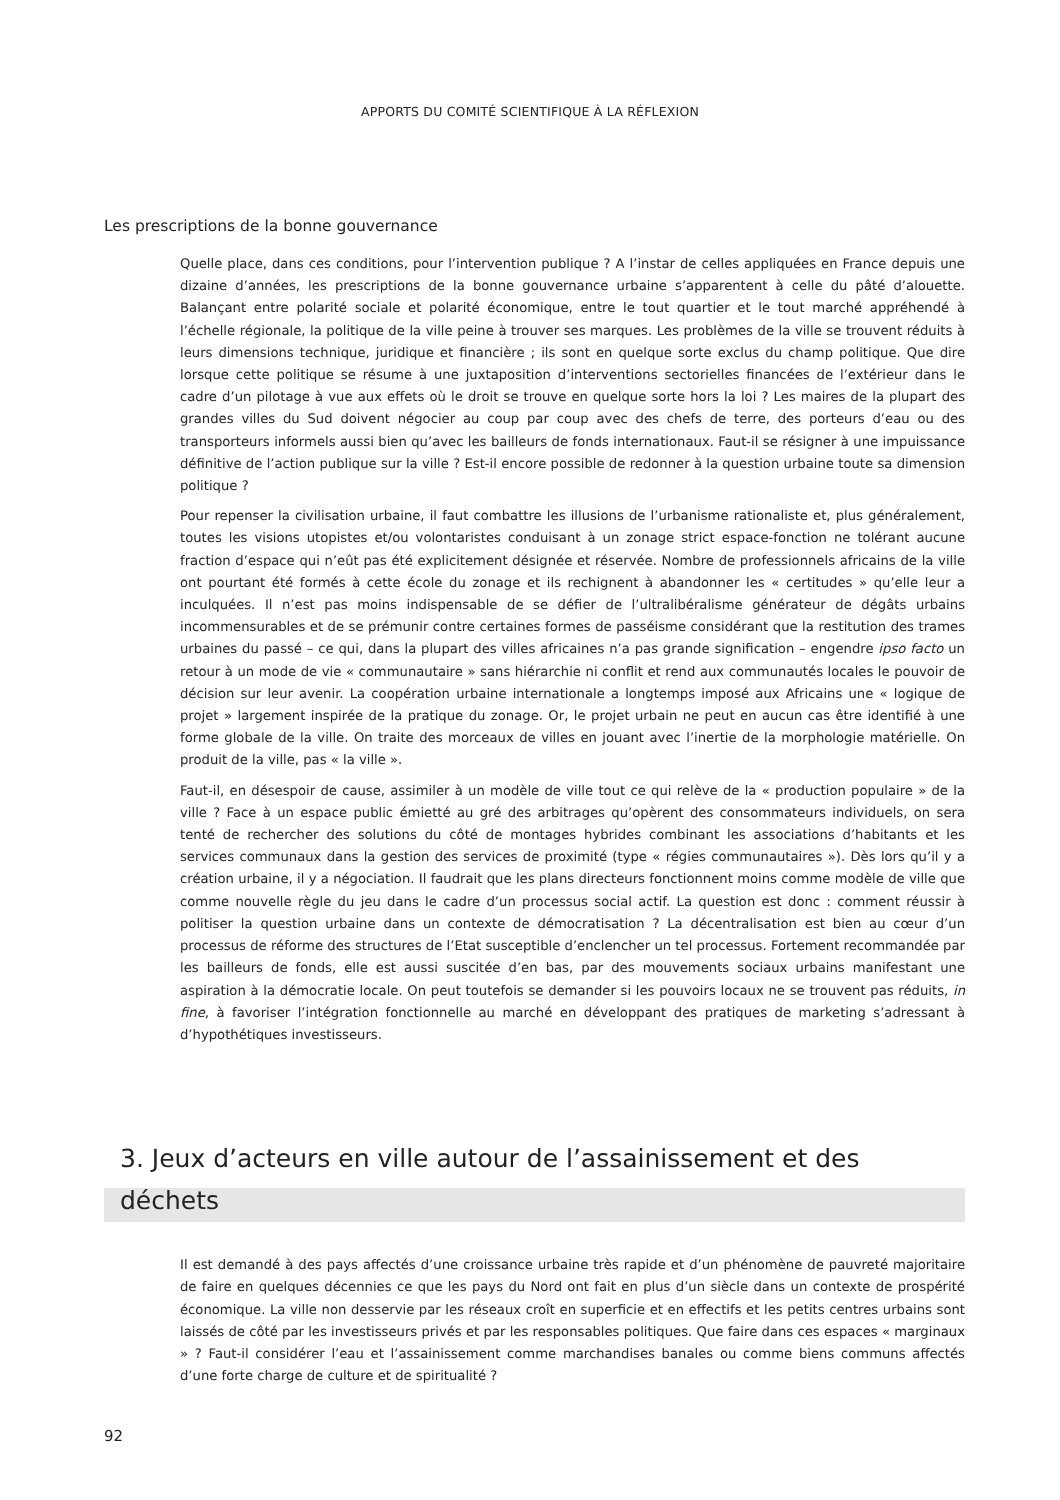APPORTS DU COMITÉ SCIENTIFIQUE À LA RÉFLEXION
Les prescriptions de la bonne gouvernance
Quelle place, dans ces conditions, pour l’intervention publique ? A l’instar de celles appliquées en France depuis une dizaine d’années, les prescriptions de la bonne gouvernance urbaine s’apparentent à celle du pâté d’alouette. Balançant entre polarité sociale et polarité économique, entre le tout quartier et le tout marché appréhendé à l’échelle régionale, la politique de la ville peine à trouver ses marques. Les problèmes de la ville se trouvent réduits à leurs dimensions technique, juridique et financière ; ils sont en quelque sorte exclus du champ politique. Que dire lorsque cette politique se résume à une juxtaposition d’interventions sectorielles financées de l’extérieur dans le cadre d’un pilotage à vue aux effets où le droit se trouve en quelque sorte hors la loi ? Les maires de la plupart des grandes villes du Sud doivent négocier au coup par coup avec des chefs de terre, des porteurs d’eau ou des transporteurs informels aussi bien qu’avec les bailleurs de fonds internationaux. Faut-il se résigner à une impuissance définitive de l’action publique sur la ville ? Est-il encore possible de redonner à la question urbaine toute sa dimension politique ?
Pour repenser la civilisation urbaine, il faut combattre les illusions de l’urbanisme rationaliste et, plus généralement, toutes les visions utopistes et/ou volontaristes conduisant à un zonage strict espace-fonction ne tolérant aucune fraction d’espace qui n’eût pas été explicitement désignée et réservée. Nombre de professionnels africains de la ville ont pourtant été formés à cette école du zonage et ils rechignent à abandonner les « certitudes » qu’elle leur a inculquées. Il n’est pas moins indispensable de se défier de l’ultralibéralisme générateur de dégâts urbains incommensurables et de se prémunir contre certaines formes de passéisme considérant que la restitution des trames urbaines du passé – ce qui, dans la plupart des villes africaines n’a pas grande signification – engendre ipso facto un retour à un mode de vie « communautaire » sans hiérarchie ni conflit et rend aux communautés locales le pouvoir de décision sur leur avenir. La coopération urbaine internationale a longtemps imposé aux Africains une « logique de projet » largement inspirée de la pratique du zonage. Or, le projet urbain ne peut en aucun cas être identifié à une forme globale de la ville. On traite des morceaux de villes en jouant avec l’inertie de la morphologie matérielle. On produit de la ville, pas « la ville ».
Faut-il, en désespoir de cause, assimiler à un modèle de ville tout ce qui relève de la « production populaire » de la ville ? Face à un espace public émietté au gré des arbitrages qu’opèrent des consommateurs individuels, on sera tenté de rechercher des solutions du côté de montages hybrides combinant les associations d’habitants et les services communaux dans la gestion des services de proximité (type « régies communautaires »). Dès lors qu’il y a création urbaine, il y a négociation. Il faudrait que les plans directeurs fonctionnent moins comme modèle de ville que comme nouvelle règle du jeu dans le cadre d’un processus social actif. La question est donc : comment réussir à politiser la question urbaine dans un contexte de démocratisation ? La décentralisation est bien au cœur d’un processus de réforme des structures de l’Etat susceptible d’enclencher un tel processus. Fortement recommandée par les bailleurs de fonds, elle est aussi suscitée d’en bas, par des mouvements sociaux urbains manifestant une aspiration à la démocratie locale. On peut toutefois se demander si les pouvoirs locaux ne se trouvent pas réduits, in fine, à favoriser l’intégration fonctionnelle au marché en développant des pratiques de marketing s’adressant à d’hypothétiques investisseurs.
3. Jeux d’acteurs en ville autour de l’assainissement et des déchets
Il est demandé à des pays affectés d’une croissance urbaine très rapide et d’un phénomène de pauvreté majoritaire de faire en quelques décennies ce que les pays du Nord ont fait en plus d’un siècle dans un contexte de prospérité économique. La ville non desservie par les réseaux croît en superficie et en effectifs et les petits centres urbains sont laissés de côté par les investisseurs privés et par les responsables politiques. Que faire dans ces espaces « marginaux » ? Faut-il considérer l’eau et l’assainissement comme marchandises banales ou comme biens communs affectés d’une forte charge de culture et de spiritualité ?
92